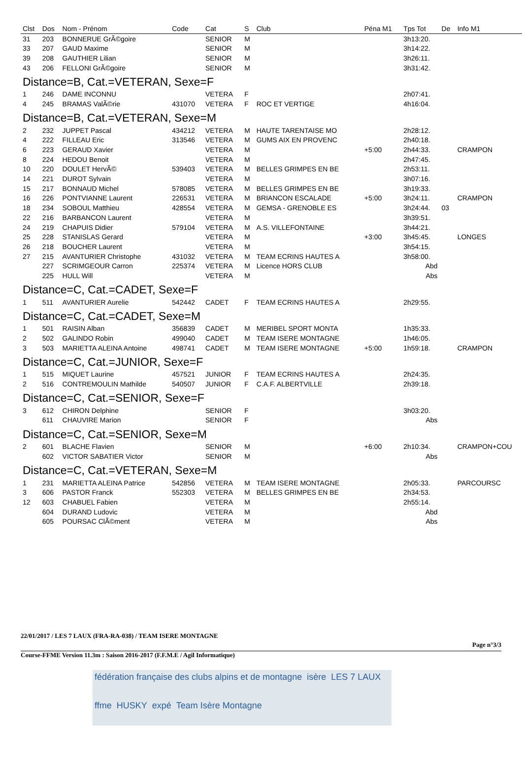| Clst | Dos | Nom - Prénom | Code | Cat | S | Club | Péna M1 | Tps Tot | De | Info M1 |
| --- | --- | --- | --- | --- | --- | --- | --- | --- | --- | --- |
| 31 | 203 | BONNERUE GrÃ©goire | | SENIOR | M | | | 3h13:20. | | |
| 33 | 207 | GAUD Maxime | | SENIOR | M | | | 3h14:22. | | |
| 39 | 208 | GAUTHIER Lilian | | SENIOR | M | | | 3h26:11. | | |
| 43 | 206 | FELLONI GrÃ©goire | | SENIOR | M | | | 3h31:42. | | |
| Distance=B, Cat.=VETERAN, Sexe=F | | | | | | | | | | |
| 1 | 246 | DAME INCONNU | | VETERA | F | | | 2h07:41. | | |
| 4 | 245 | BRAMAS ValÃ©rie | 431070 | VETERA | F | ROC ET VERTIGE | | 4h16:04. | | |
| Distance=B, Cat.=VETERAN, Sexe=M | | | | | | | | | | |
| 2 | 232 | JUPPET Pascal | 434212 | VETERA | M | HAUTE TARENTAISE MO | | 2h28:12. | | |
| 4 | 222 | FILLEAU Eric | 313546 | VETERA | M | GUMS AIX EN PROVENC | | 2h40:18. | | |
| 6 | 223 | GERAUD Xavier | | VETERA | M | | +5:00 | 2h44:33. | | CRAMPON |
| 8 | 224 | HEDOU Benoit | | VETERA | M | | | 2h47:45. | | |
| 10 | 220 | DOULET HervÃ© | 539403 | VETERA | M | BELLES GRIMPES EN BE | | 2h53:11. | | |
| 14 | 221 | DUROT Sylvain | | VETERA | M | | | 3h07:16. | | |
| 15 | 217 | BONNAUD Michel | 578085 | VETERA | M | BELLES GRIMPES EN BE | | 3h19:33. | | |
| 16 | 226 | PONTVIANNE Laurent | 226531 | VETERA | M | BRIANCON ESCALADE | +5:00 | 3h24:11. | | CRAMPON |
| 18 | 234 | SOBOUL Matthieu | 428554 | VETERA | M | GEMSA - GRENOBLE ES | | 3h24:44. | 03 | |
| 22 | 216 | BARBANCON Laurent | | VETERA | M | | | 3h39:51. | | |
| 24 | 219 | CHAPUIS Didier | 579104 | VETERA | M | A.S. VILLEFONTAINE | | 3h44:21. | | |
| 25 | 228 | STANISLAS Gerard | | VETERA | M | | +3:00 | 3h45:45. | | LONGES |
| 26 | 218 | BOUCHER Laurent | | VETERA | M | | | 3h54:15. | | |
| 27 | 215 | AVANTURIER Christophe | 431032 | VETERA | M | TEAM ECRINS HAUTES A | | 3h58:00. | | |
| | 227 | SCRIMGEOUR Carron | 225374 | VETERA | M | Licence HORS CLUB | | Abd | | |
| | 225 | HULL Will | | VETERA | M | | | Abs | | |
| Distance=C, Cat.=CADET, Sexe=F | | | | | | | | | | |
| 1 | 511 | AVANTURIER Aurelie | 542442 | CADET | F | TEAM ECRINS HAUTES A | | 2h29:55. | | |
| Distance=C, Cat.=CADET, Sexe=M | | | | | | | | | | |
| 1 | 501 | RAISIN Alban | 356839 | CADET | M | MERIBEL SPORT MONTA | | 1h35:33. | | |
| 2 | 502 | GALINDO Robin | 499040 | CADET | M | TEAM ISERE MONTAGNE | | 1h46:05. | | |
| 3 | 503 | MARIETTA ALEINA Antoine | 498741 | CADET | M | TEAM ISERE MONTAGNE | +5:00 | 1h59:18. | | CRAMPON |
| Distance=C, Cat.=JUNIOR, Sexe=F | | | | | | | | | | |
| 1 | 515 | MIQUET Laurine | 457521 | JUNIOR | F | TEAM ECRINS HAUTES A | | 2h24:35. | | |
| 2 | 516 | CONTREMOULIN Mathilde | 540507 | JUNIOR | F | C.A.F. ALBERTVILLE | | 2h39:18. | | |
| Distance=C, Cat.=SENIOR, Sexe=F | | | | | | | | | | |
| 3 | 612 | CHIRON Delphine | | SENIOR | F | | | 3h03:20. | | |
| | 611 | CHAUVIRE Marion | | SENIOR | F | | | Abs | | |
| Distance=C, Cat.=SENIOR, Sexe=M | | | | | | | | | | |
| 2 | 601 | BLACHE Flavien | | SENIOR | M | | +6:00 | 2h10:34. | | CRAMPON+COU |
| | 602 | VICTOR SABATIER Victor | | SENIOR | M | | | Abs | | |
| Distance=C, Cat.=VETERAN, Sexe=M | | | | | | | | | | |
| 1 | 231 | MARIETTA ALEINA Patrice | 542856 | VETERA | M | TEAM ISERE MONTAGNE | | 2h05:33. | | PARCOURSC |
| 3 | 606 | PASTOR Franck | 552303 | VETERA | M | BELLES GRIMPES EN BE | | 2h34:53. | | |
| 12 | 603 | CHABUEL Fabien | | VETERA | M | | | 2h55:14. | | |
| | 604 | DURAND Ludovic | | VETERA | M | | | Abd | | |
| | 605 | POURSAC ClÃ©ment | | VETERA | M | | | Abs | | |
22/01/2017 / LES 7 LAUX (FRA-RA-038) / TEAM ISERE MONTAGNE
Page n°3/3
Course-FFME Version 11.3m : Saison 2016-2017 (F.F.M.E / Agil Informatique)
fédération française des clubs alpins et de montagne isère LES 7 LAUX ffme HUSKY expé Team Isère Montagne